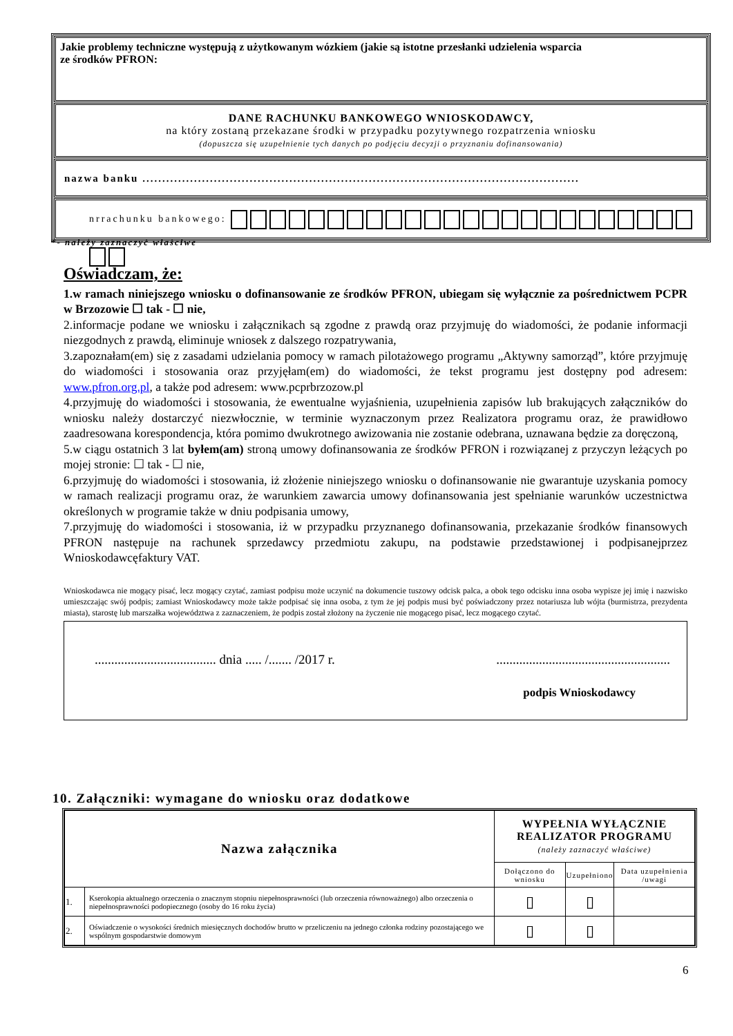Jakie problemy techniczne występują z użytkowanym wózkiem (jakie są istotne przesłanki udzielenia wsparcia
ze środków PFRON:
DANE RACHUNKU BANKOWEGO WNIOSKODAWCY,
na który zostaną przekazane środki w przypadku pozytywnego rozpatrzenia wniosku
(dopuszcza się uzupełnienie tych danych po podjęciu decyzji o przyznaniu dofinansowania)
nazwa banku ..............................................................................................................
nrrachunku bankowego:
*- należy zaznaczyć właściwe
Oświadczam, że:
1.w ramach niniejszego wniosku o dofinansowanie ze środków PFRON, ubiegam się wyłącznie za pośrednictwem PCPR w Brzozowie ☐ tak - ☐ nie,
2.informacje podane we wniosku i załącznikach są zgodne z prawdą oraz przyjmuję do wiadomości, że podanie informacji niezgodnych z prawdą, eliminuje wniosek z dalszego rozpatrywania,
3.zapoznałam(em) się z zasadami udzielania pomocy w ramach pilotażowego programu „Aktywny samorząd”, które przyjmuję do wiadomości i stosowania oraz przyjęłam(em) do wiadomości, że tekst programu jest dostępny pod adresem: www.pfron.org.pl, a także pod adresem: www.pcprbrzozow.pl
4.przyjmuję do wiadomości i stosowania, że ewentualne wyjaśnienia, uzupełnienia zapisów lub brakujących załączników do wniosku należy dostarczyć niezwłocznie, w terminie wyznaczonym przez Realizatora programu oraz, że prawidłowo zaadresowana korespondencja, która pomimo dwukrotnego awizowania nie zostanie odebrana, uznawana będzie za doręczoną,
5.w ciągu ostatnich 3 lat byłem(am) stroną umowy dofinansowania ze środków PFRON i rozwiązanej z przyczyn leżących po mojej stronie: ☐ tak - ☐ nie,
6.przyjmuję do wiadomości i stosowania, iż złożenie niniejszego wniosku o dofinansowanie nie gwarantuje uzyskania pomocy w ramach realizacji programu oraz, że warunkiem zawarcia umowy dofinansowania jest spełnianie warunków uczestnictwa określonych w programie także w dniu podpisania umowy,
7.przyjmuję do wiadomości i stosowania, iż w przypadku przyznanego dofinansowania, przekazanie środków finansowych PFRON następuje na rachunek sprzedawcy przedmiotu zakupu, na podstawie przedstawionej i podpisanejprzez Wnioskodawcęfaktury VAT.
Wnioskodawca nie mogący pisać, lecz mogący czytać, zamiast podpisu może uczynić na dokumencie tuszowy odcisk palca, a obok tego odcisku inna osoba wypisze jej imię i nazwisko umieszczając swój podpis; zamiast Wnioskodawcy może także podpisać się inna osoba, z tym że jej podpis musi być poświadczony przez notariusza lub wójta (burmistrza, prezydenta miasta), starostę lub marszałka województwa z zaznaczeniem, że podpis został złożony na życzenie nie mogącego pisać, lecz mogącego czytać.
..................................... dnia ..... /....... /2017 r......................................................
podpis Wnioskodawcy
10. Załączniki: wymagane do wniosku oraz dodatkowe
| Nazwa załącznika | | WYPEŁNIA WYŁĄCZNIE REALIZATOR PROGRAMU (należy zaznaczyć właściwe) | | |
| --- | --- | --- | --- | --- |
| | | Dołączono do wniosku | Uzupełniono | Data uzupełnienia /uwagi |
| 1. | Kserokopia aktualnego orzeczenia o znacznym stopniu niepełnosprawności (lub orzeczenia równoważnego) albo orzeczenia o niepełnosprawności podopiecznego (osoby do 16 roku życia) | ▯ | ▯ | |
| 2. | Oświadczenie o wysokości średnich miesięcznych dochodów brutto w przeliczeniu na jednego członka rodziny pozostającego we wspólnym gospodarstwie domowym | ▯ | ▯ | |
6